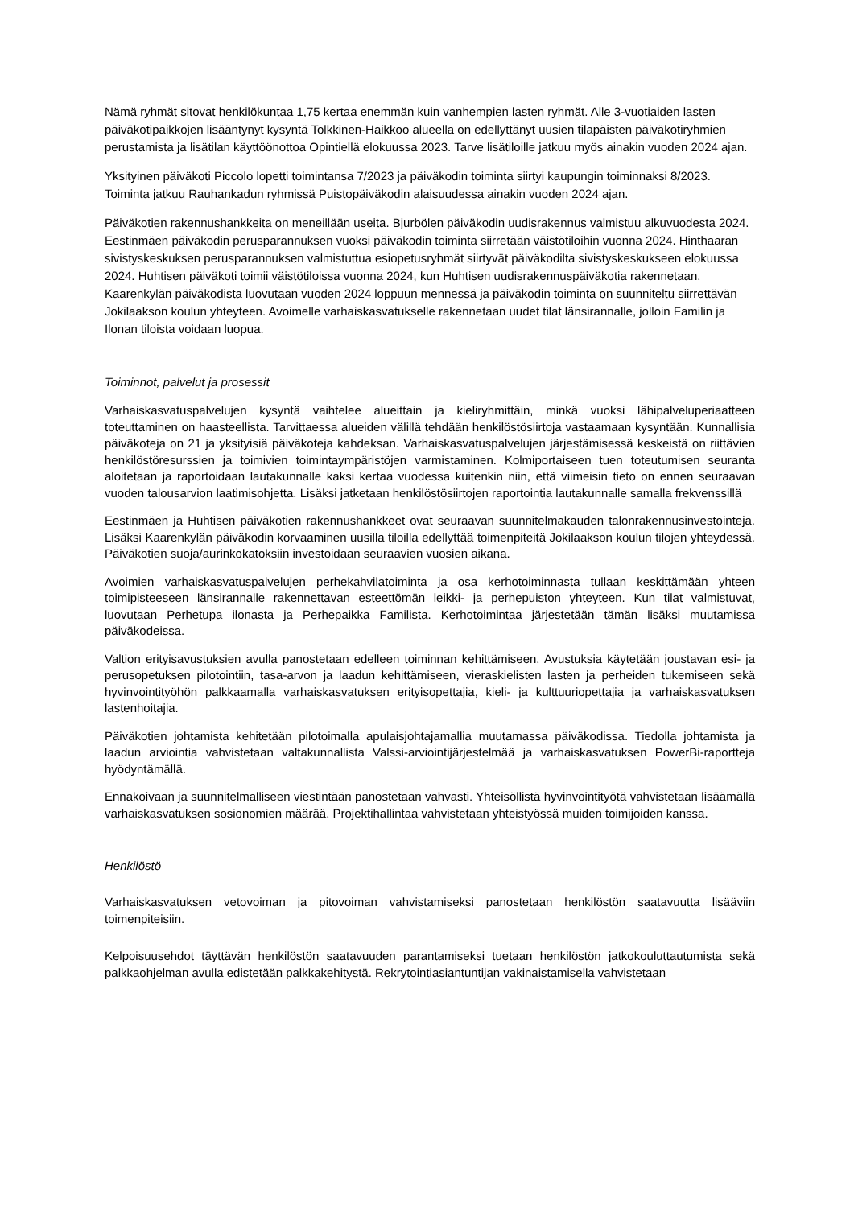Nämä ryhmät sitovat henkilökuntaa 1,75 kertaa enemmän kuin vanhempien lasten ryhmät. Alle 3-vuotiaiden lasten päiväkotipaikkojen lisääntynyt kysyntä Tolkkinen-Haikkoo alueella on edellyttänyt uusien tilapäisten päiväkotiryhmien perustamista ja lisätilan käyttöönottoa Opintiellä elokuussa 2023. Tarve lisätiloille jatkuu myös ainakin vuoden 2024 ajan.
Yksityinen päiväkoti Piccolo lopetti toimintansa 7/2023 ja päiväkodin toiminta siirtyi kaupungin toiminnaksi 8/2023. Toiminta jatkuu Rauhankadun ryhmissä Puistopäiväkodin alaisuudessa ainakin vuoden 2024 ajan.
Päiväkotien rakennushankkeita on meneillään useita. Bjurbölen päiväkodin uudisrakennus valmistuu alkuvuodesta 2024. Eestinmäen päiväkodin perusparannuksen vuoksi päiväkodin toiminta siirretään väistötiloihin vuonna 2024. Hinthaaran sivistyskeskuksen perusparannuksen valmistuttua esiopetusryhmät siirtyvät päiväkodilta sivistyskeskukseen elokuussa 2024. Huhtisen päiväkoti toimii väistötiloissa vuonna 2024, kun Huhtisen uudisrakennuspäiväkotia rakennetaan. Kaarenkylän päiväkodista luovutaan vuoden 2024 loppuun mennessä ja päiväkodin toiminta on suunniteltu siirrettävän Jokilaakson koulun yhteyteen. Avoimelle varhaiskasvatukselle rakennetaan uudet tilat länsirannalle, jolloin Familin ja Ilonan tiloista voidaan luopua.
Toiminnot, palvelut ja prosessit
Varhaiskasvatuspalvelujen kysyntä vaihtelee alueittain ja kieliryhmittäin, minkä vuoksi lähipalveluperiaatteen toteuttaminen on haasteellista. Tarvittaessa alueiden välillä tehdään henkilöstösiirtoja vastaamaan kysyntään. Kunnallisia päiväkoteja on 21 ja yksityisiä päiväkoteja kahdeksan. Varhaiskasvatuspalvelujen järjestämisessä keskeistä on riittävien henkilöstöresurssien ja toimivien toimintaympäristöjen varmistaminen. Kolmiportaiseen tuen toteutumisen seuranta aloitetaan ja raportoidaan lautakunnalle kaksi kertaa vuodessa kuitenkin niin, että viimeisin tieto on ennen seuraavan vuoden talousarvion laatimisohjetta. Lisäksi jatketaan henkilöstösiirtojen raportointia lautakunnalle samalla frekvenssillä
Eestinmäen ja Huhtisen päiväkotien rakennushankkeet ovat seuraavan suunnitelmakauden talonrakennusinvestointeja. Lisäksi Kaarenkylän päiväkodin korvaaminen uusilla tiloilla edellyttää toimenpiteitä Jokilaakson koulun tilojen yhteydessä. Päiväkotien suoja/aurinkokatoksiin investoidaan seuraavien vuosien aikana.
Avoimien varhaiskasvatuspalvelujen perhekahvilatoiminta ja osa kerhotoiminnasta tullaan keskittämään yhteen toimipisteeseen länsirannalle rakennettavan esteettömän leikki- ja perhepuiston yhteyteen. Kun tilat valmistuvat, luovutaan Perhetupa ilonasta ja Perhepaikka Familista. Kerhotoimintaa järjestetään tämän lisäksi muutamissa päiväkodeissa.
Valtion erityisavustuksien avulla panostetaan edelleen toiminnan kehittämiseen. Avustuksia käytetään joustavan esi- ja perusopetuksen pilotointiin, tasa-arvon ja laadun kehittämiseen, vieraskielisten lasten ja perheiden tukemiseen sekä hyvinvointityöhön palkkaamalla varhaiskasvatuksen erityisopettajia, kieli- ja kulttuuriopettajia ja varhaiskasvatuksen lastenhoitajia.
Päiväkotien johtamista kehitetään pilotoimalla apulaisjohtajamallia muutamassa päiväkodissa. Tiedolla johtamista ja laadun arviointia vahvistetaan valtakunnallista Valssi-arviointijärjestelmää ja varhaiskasvatuksen PowerBi-raportteja hyödyntämällä.
Ennakoivaan ja suunnitelmalliseen viestintään panostetaan vahvasti. Yhteisöllistä hyvinvointityötä vahvistetaan lisäämällä varhaiskasvatuksen sosionomien määrää. Projektihallintaa vahvistetaan yhteistyössä muiden toimijoiden kanssa.
Henkilöstö
Varhaiskasvatuksen vetovoiman ja pitovoiman vahvistamiseksi panostetaan henkilöstön saatavuutta lisääviin toimenpiteisiin.
Kelpoisuusehdot täyttävän henkilöstön saatavuuden parantamiseksi tuetaan henkilöstön jatkokouluttautumista sekä palkkaohjelman avulla edistetään palkkakehitystä. Rekrytointiasiantuntijan vakinaistamisella vahvistetaan